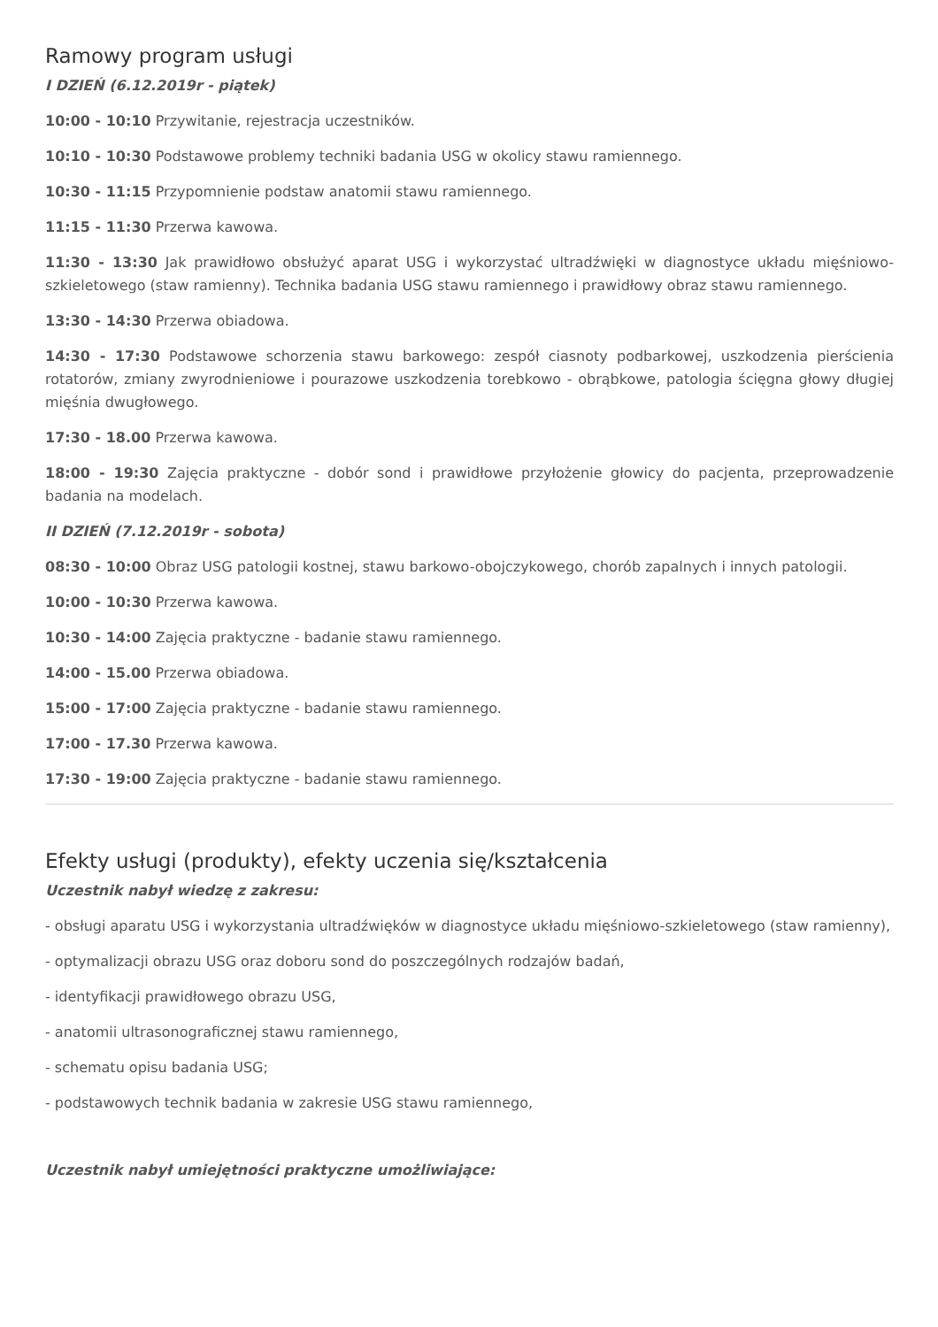Ramowy program usługi
I DZIEŃ (6.12.2019r - piątek)
10:00 - 10:10 Przywitanie, rejestracja uczestników.
10:10 - 10:30 Podstawowe problemy techniki badania USG w okolicy stawu ramiennego.
10:30 - 11:15 Przypomnienie podstaw anatomii stawu ramiennego.
11:15 - 11:30 Przerwa kawowa.
11:30 - 13:30 Jak prawidłowo obsłużyć aparat USG i wykorzystać ultradźwięki w diagnostyce układu mięśniowo-szkieletowego (staw ramienny). Technika badania USG stawu ramiennego i prawidłowy obraz stawu ramiennego.
13:30 - 14:30 Przerwa obiadowa.
14:30 - 17:30 Podstawowe schorzenia stawu barkowego: zespół ciasnoty podbarkowej, uszkodzenia pierścienia rotatorów, zmiany zwyrodnieniowe i pourazowe uszkodzenia torebkowo - obrąbkowe, patologia ścięgna głowy długiej mięśnia dwugłowego.
17:30 - 18.00 Przerwa kawowa.
18:00 - 19:30 Zajęcia praktyczne - dobór sond i prawidłowe przyłożenie głowicy do pacjenta, przeprowadzenie badania na modelach.
II DZIEŃ (7.12.2019r - sobota)
08:30 - 10:00 Obraz USG patologii kostnej, stawu barkowo-obojczykowego, chorób zapalnych i innych patologii.
10:00 - 10:30 Przerwa kawowa.
10:30 - 14:00 Zajęcia praktyczne - badanie stawu ramiennego.
14:00 - 15.00 Przerwa obiadowa.
15:00 - 17:00 Zajęcia praktyczne - badanie stawu ramiennego.
17:00 - 17.30 Przerwa kawowa.
17:30 - 19:00 Zajęcia praktyczne - badanie stawu ramiennego.
Efekty usługi (produkty), efekty uczenia się/kształcenia
Uczestnik nabył wiedzę z zakresu:
- obsługi aparatu USG i wykorzystania ultradźwięków w diagnostyce układu mięśniowo-szkieletowego (staw ramienny),
- optymalizacji obrazu USG oraz doboru sond do poszczególnych rodzajów badań,
- identyfikacji prawidłowego obrazu USG,
- anatomii ultrasonograficznej stawu ramiennego,
- schematu opisu badania USG;
- podstawowych technik badania w zakresie USG stawu ramiennego,
Uczestnik nabył umiejętności praktyczne umożliwiające: